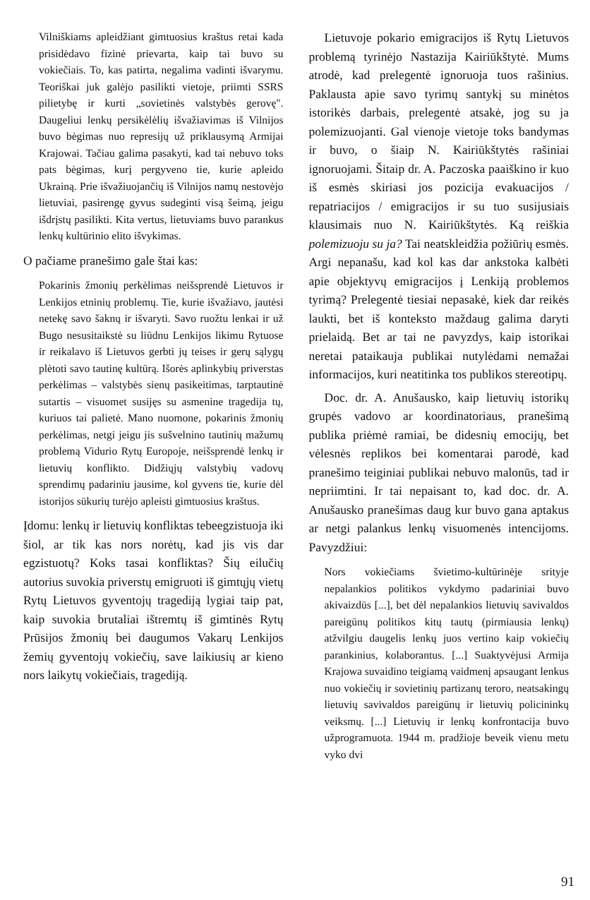Vilniškiams apleidžiant gimtuosius kraštus retai kada prisidėdavo fizinė prievarta, kaip tai buvo su vokiečiais. To, kas patirta, negalima vadinti išvarymu. Teoriškai juk galėjo pasilikti vietoje, priimti SSRS pilietybę ir kurti „sovietinės valstybės gerovę". Daugeliui lenkų persikėlėlių išvažiavimas iš Vilnijos buvo bėgimas nuo represijų už priklausymą Armijai Krajowai. Tačiau galima pasakyti, kad tai nebuvo toks pats bėgimas, kurį pergyveno tie, kurie apleido Ukrainą. Prie išvažiuojančių iš Vilnijos namų nestovėjo lietuviai, pasirengę gyvus sudeginti visą šeimą, jeigu išdrįstų pasilikti. Kita vertus, lietuviams buvo parankus lenkų kultūrinio elito išvykimas.
O pačiame pranešimo gale štai kas:
Pokarinis žmonių perkėlimas neišsprendė Lietuvos ir Lenkijos etninių problemų. Tie, kurie išvažiavo, jautėsi netekę savo šaknų ir išvaryti. Savo ruožtu lenkai ir už Bugo nesusitaikstė su liūdnu Lenkijos likimu Rytuose ir reikalavo iš Lietuvos gerbti jų teises ir gerų sąlygų plėtoti savo tautinę kultūrą. Išorės aplinkybių priverstas perkėlimas – valstybės sienų pasikeitimas, tarptautinė sutartis – visuomet susijęs su asmenine tragedija tų, kuriuos tai palietė. Mano nuomone, pokarinis žmonių perkėlimas, netgi jeigu jis sušvelnino tautinių mažumų problemą Vidurio Rytų Europoje, neišsprendė lenkų ir lietuvių konflikto. Didžiųjų valstybių vadovų sprendimų padariniu jausime, kol gyvens tie, kurie dėl istorijos sūkurių turėjo apleisti gimtuosius kraštus.
Įdomu: lenkų ir lietuvių konfliktas tebeegzistuoja iki šiol, ar tik kas nors norėtų, kad jis vis dar egzistuotų? Koks tasai konfliktas? Šių eilučių autorius suvokia priverstų emigruoti iš gimtųjų vietų Rytų Lietuvos gyventojų tragediją lygiai taip pat, kaip suvokia brutaliai ištremtų iš gimtinės Rytų Prūsijos žmonių bei daugumos Vakarų Lenkijos žemių gyventojų vokiečių, save laikiusių ar kieno nors laikytų vokiečiais, tragediją.
Lietuvoje pokario emigracijos iš Rytų Lietuvos problemą tyrinėjo Nastazija Kairiūkštytė. Mums atrodė, kad prelegentė ignoruoja tuos rašinius. Paklausta apie savo tyrimų santykį su minėtos istorikės darbais, prelegentė atsakė, jog su ja polemizuojanti. Gal vienoje vietoje toks bandymas ir buvo, o šiaip N. Kairiūkštytės rašiniai ignoruojami. Šitaip dr. A. Paczoska paaiškino ir kuo iš esmės skiriasi jos pozicija evakuacijos / repatriacijos / emigracijos ir su tuo susijusiais klausimais nuo N. Kairiūkštytės. Ką reiškia polemizuoju su ja? Tai neatskleidžia požiūrių esmės. Argi nepanašu, kad kol kas dar ankstoka kalbėti apie objektyvų emigracijos į Lenkiją problemos tyrimą? Prelegentė tiesiai nepasakė, kiek dar reikės laukti, bet iš konteksto maždaug galima daryti prielaidą. Bet ar tai ne pavyzdys, kaip istorikai neretai pataikauja publikai nutylėdami nemažai informacijos, kuri neatitinka tos publikos stereotipų.
Doc. dr. A. Anušausko, kaip lietuvių istorikų grupės vadovo ar koordinatoriaus, pranešimą publika priėmė ramiai, be didesnių emocijų, bet vėlesnės replikos bei komentarai parodė, kad pranešimo teiginiai publikai nebuvo malonūs, tad ir nepriimtini. Ir tai nepaisant to, kad doc. dr. A. Anušausko pranešimas daug kur buvo gana aptakus ar netgi palankus lenkų visuomenės intencijoms. Pavyzdžiui:
Nors vokiečiams švietimo-kultūrinėje srityje nepalankios politikos vykdymo padariniai buvo akivaizdūs [...], bet dėl nepalankios lietuvių savivaldos pareigūnų politikos kitų tautų (pirmiausia lenkų) atžvilgiu daugelis lenkų juos vertino kaip vokiečių parankinius, kolaborantus. [...] Suaktyvėjusi Armija Krajowa suvaidino teigiamą vaidmenį apsaugant lenkus nuo vokiečių ir sovietinių partizanų teroro, neatsakingų lietuvių savivaldos pareigūnų ir lietuvių policininkų veiksmų. [...] Lietuvių ir lenkų konfrontacija buvo užprogramuota. 1944 m. pradžioje beveik vienu metu vyko dvi
91